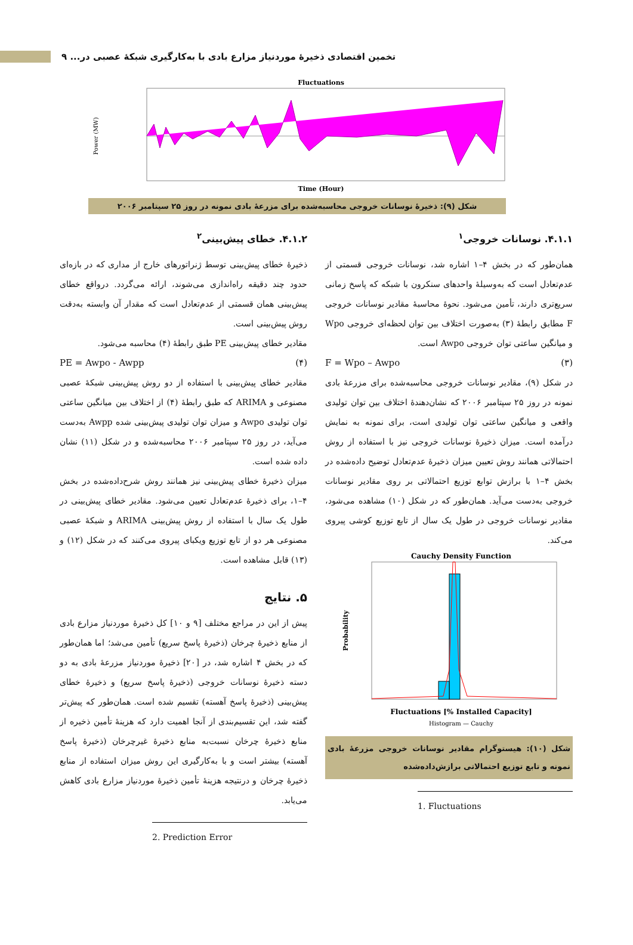تخمین اقتصادی ذخیرهٔ موردنیاز مزارع بادی با به‌کارگیری شبکهٔ عصبی در... ۹
Fluctuations
Power (MW)
Time (Hour)
شکل (۹): ذخیرهٔ نوسانات خروجی محاسبه‌شده برای مزرعهٔ بادی نمونه در روز ۲۵ سپتامبر ۲۰۰۶
۴.۱.۱. نوسانات خروجی<sup>۱</sup>
همان‌طور که در بخش ۴–۱ اشاره شد، نوسانات خروجی قسمتی از عدم‌تعادل است که به‌وسیلهٔ واحدهای سنکرون با شبکه که پاسخ زمانی سریع‌تری دارند، تأمین می‌شود. نحوهٔ محاسبهٔ مقادیر نوسانات خروجی F مطابق رابطهٔ (۳) به‌صورت اختلاف بین توان لحظه‌ای خروجی Wpo و میانگین ساعتی توان خروجی Awpo است.
F = Wpo – Awpo (۳)
در شکل (۹)، مقادیر نوسانات خروجی محاسبه‌شده برای مزرعهٔ بادی نمونه در روز ۲۵ سپتامبر ۲۰۰۶ که نشان‌دهندهٔ اختلاف بین توان تولیدی واقعی و میانگین ساعتی توان تولیدی است، برای نمونه به نمایش درآمده است. میزان ذخیرهٔ نوسانات خروجی نیز با استفاده از روش احتمالاتی همانند روش تعیین میزان ذخیرهٔ عدم‌تعادل توضیح داده‌شده در بخش ۴–۱ با برازش توابع توزیع احتمالاتی بر روی مقادیر نوسانات خروجی به‌دست می‌آید. همان‌طور که در شکل (۱۰) مشاهده می‌شود، مقادیر نوسانات خروجی در طول یک سال از تابع توزیع کوشی پیروی می‌کند.
Cauchy Density Function
Probability
Fluctuations [% Installed Capacity]
Histogram — Cauchy
شکل (۱۰): هیستوگرام مقادیر نوسانات خروجی مزرعهٔ بادی نمونه و تابع توزیع احتمالاتی برازش‌داده‌شده
1. Fluctuations
۴.۱.۲. خطای پیش‌بینی<sup>۲</sup>
ذخیرهٔ خطای پیش‌بینی توسط ژنراتورهای خارج از مداری که در بازه‌ای حدود چند دقیقه راه‌اندازی می‌شوند، ارائه می‌گردد. درواقع خطای پیش‌بینی همان قسمتی از عدم‌تعادل است که مقدار آن وابسته به‌دقت روش پیش‌بینی است.
مقادیر خطای پیش‌بینی PE طبق رابطهٔ (۴) محاسبه می‌شود.
PE = Awpo - Awpp (۴)
مقادیر خطای پیش‌بینی با استفاده از دو روش پیش‌بینی شبکهٔ عصبی مصنوعی و ARIMA که طبق رابطهٔ (۴) از اختلاف بین میانگین ساعتی توان تولیدی Awpo و میزان توان تولیدی پیش‌بینی شده Awpp به‌دست می‌آید، در روز ۲۵ سپتامبر ۲۰۰۶ محاسبه‌شده و در شکل (۱۱) نشان داده شده است.
میزان ذخیرهٔ خطای پیش‌بینی نیز همانند روش شرح‌داده‌شده در بخش ۴–۱، برای ذخیرهٔ عدم‌تعادل تعیین می‌شود. مقادیر خطای پیش‌بینی در طول یک سال با استفاده از روش پیش‌بینی ARIMA و شبکهٔ عصبی مصنوعی هر دو از تابع توزیع ویکبای پیروی می‌کنند که در شکل (۱۲) و (۱۳) قابل مشاهده است.
۵. نتایج
پیش از این در مراجع مختلف [۹ و ۱۰] کل ذخیرهٔ موردنیاز مزارع بادی از منابع ذخیرهٔ چرخان (ذخیرهٔ پاسخ سریع) تأمین می‌شد؛ اما همان‌طور که در بخش ۴ اشاره شد، در [۲۰] ذخیرهٔ موردنیاز مزرعهٔ بادی به دو دسته ذخیرهٔ نوسانات خروجی (ذخیرهٔ پاسخ سریع) و ذخیرهٔ خطای پیش‌بینی (ذخیرهٔ پاسخ آهسته) تقسیم شده است. همان‌طور که پیش‌تر گفته شد، این تقسیم‌بندی از آنجا اهمیت دارد که هزینهٔ تأمین ذخیره از منابع ذخیرهٔ چرخان نسبت‌به منابع ذخیرهٔ غیرچرخان (ذخیرهٔ پاسخ آهسته) بیشتر است و با به‌کارگیری این روش میزان استفاده از منابع ذخیرهٔ چرخان و درنتیجه هزینهٔ تأمین ذخیرهٔ موردنیاز مزارع بادی کاهش می‌یابد.
2. Prediction Error